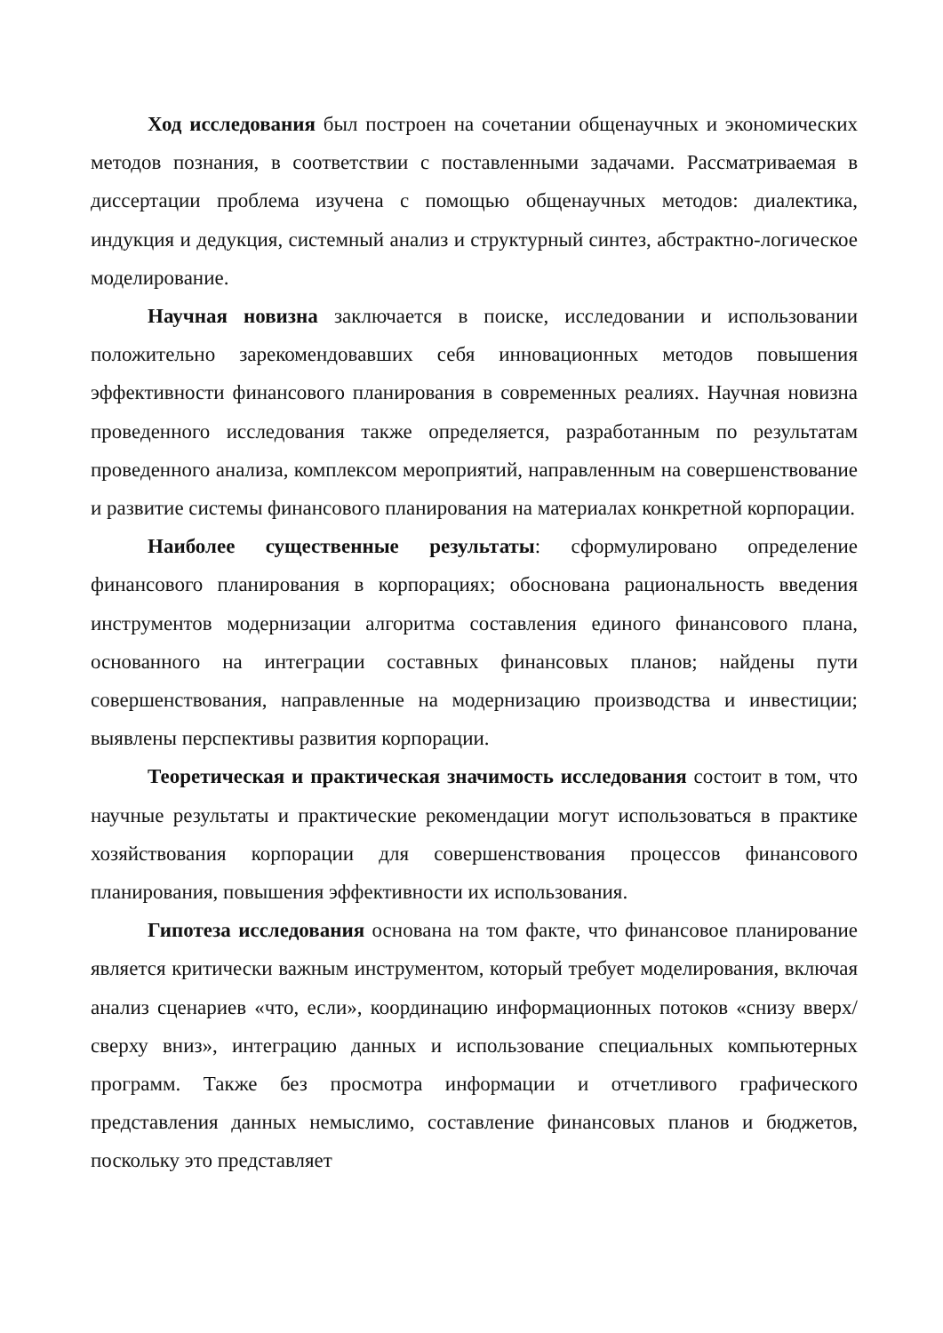Ход исследования был построен на сочетании общенаучных и экономических методов познания, в соответствии с поставленными задачами. Рассматриваемая в диссертации проблема изучена с помощью общенаучных методов: диалектика, индукция и дедукция, системный анализ и структурный синтез, абстрактно-логическое моделирование.
Научная новизна заключается в поиске, исследовании и использовании положительно зарекомендовавших себя инновационных методов повышения эффективности финансового планирования в современных реалиях. Научная новизна проведенного исследования также определяется, разработанным по результатам проведенного анализа, комплексом мероприятий, направленным на совершенствование и развитие системы финансового планирования на материалах конкретной корпорации.
Наиболее существенные результаты: сформулировано определение финансового планирования в корпорациях; обоснована рациональность введения инструментов модернизации алгоритма составления единого финансового плана, основанного на интеграции составных финансовых планов; найдены пути совершенствования, направленные на модернизацию производства и инвестиции; выявлены перспективы развития корпорации.
Теоретическая и практическая значимость исследования состоит в том, что научные результаты и практические рекомендации могут использоваться в практике хозяйствования корпорации для совершенствования процессов финансового планирования, повышения эффективности их использования.
Гипотеза исследования основана на том факте, что финансовое планирование является критически важным инструментом, который требует моделирования, включая анализ сценариев «что, если», координацию информационных потоков «снизу вверх/сверху вниз», интеграцию данных и использование специальных компьютерных программ. Также без просмотра информации и отчетливого графического представления данных немыслимо, составление финансовых планов и бюджетов, поскольку это представляет